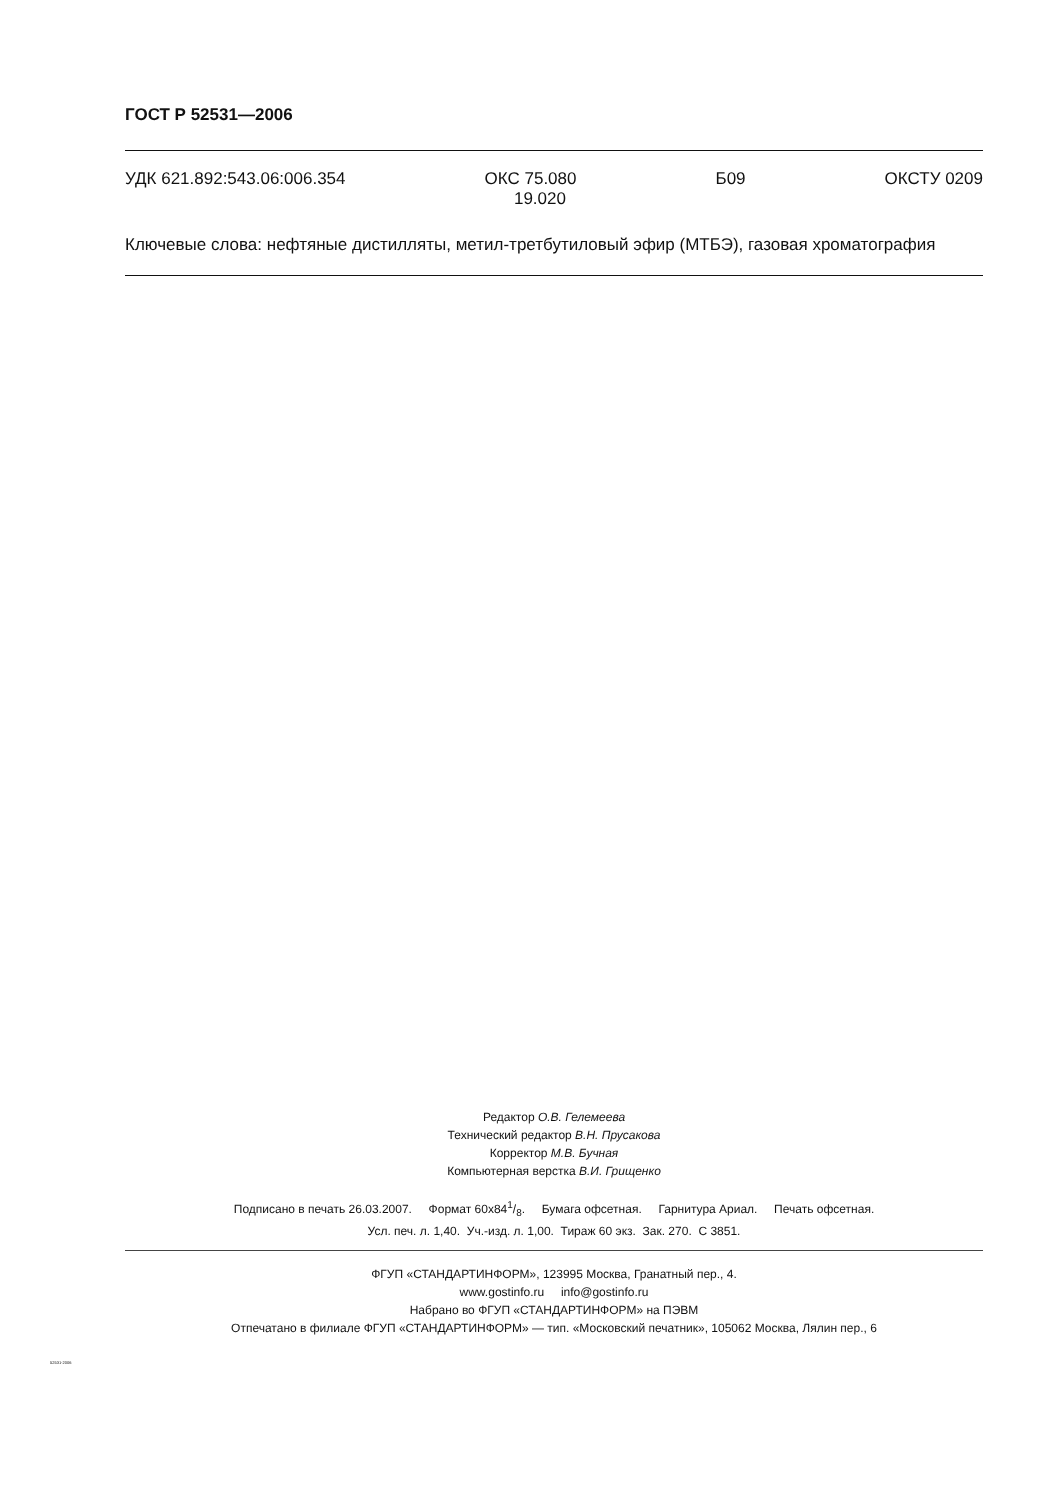ГОСТ Р 52531—2006
УДК 621.892:543.06:006.354 ОКС 75.080
19.020 Б09 ОКСТУ 0209
Ключевые слова: нефтяные дистилляты, метил-третбутиловый эфир (МТБЭ), газовая хроматография
Редактор О.В. Гелемеева
Технический редактор В.Н. Прусакова
Корректор М.В. Бучная
Компьютерная верстка В.И. Грищенко
Подписано в печать 26.03.2007. Формат 60x841/8. Бумага офсетная. Гарнитура Ариал. Печать офсетная.
Усл. печ. л. 1,40. Уч.-изд. л. 1,00. Тираж 60 экз. Зак. 270. С 3851.
ФГУП «СТАНДАРТИНФОРМ», 123995 Москва, Гранатный пер., 4.
www.gostinfo.ru info@gostinfo.ru
Набрано во ФГУП «СТАНДАРТИНФОРМ» на ПЭВМ
Отпечатано в филиале ФГУП «СТАНДАРТИНФОРМ» — тип. «Московский печатник», 105062 Москва, Лялин пер., 6
52531-2006